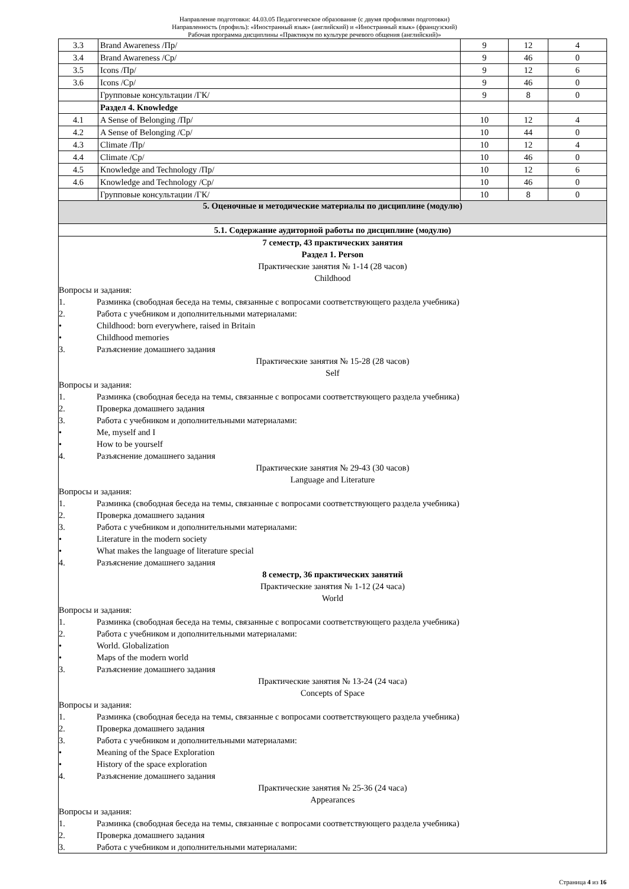Направление подготовки: 44.03.05 Педагогическое образование (с двумя профилями подготовки)
Направленность (профиль): «Иностранный язык» (английский) и «Иностранный язык» (французский)
Рабочая программа дисциплины «Практикум по культуре речевого общения (английский)»
| 3.3 | Brand Awareness /Пр/ | 9 | 12 | 4 |
| 3.4 | Brand Awareness /Ср/ | 9 | 46 | 0 |
| 3.5 | Icons /Пр/ | 9 | 12 | 6 |
| 3.6 | Icons /Ср/ | 9 | 46 | 0 |
| | Групповые консультации /ГК/ | 9 | 8 | 0 |
| | Раздел 4. Knowledge | | | |
| 4.1 | A Sense of Belonging /Пр/ | 10 | 12 | 4 |
| 4.2 | A Sense of Belonging /Ср/ | 10 | 44 | 0 |
| 4.3 | Climate /Пр/ | 10 | 12 | 4 |
| 4.4 | Climate /Ср/ | 10 | 46 | 0 |
| 4.5 | Knowledge and Technology /Пр/ | 10 | 12 | 6 |
| 4.6 | Knowledge and Technology /Ср/ | 10 | 46 | 0 |
| | Групповые консультации /ГК/ | 10 | 8 | 0 |
| 5. Оценочные и методические материалы по дисциплине (модулю) | | | | |
| 5.1. Содержание аудиторной работы по дисциплине (модулю) | | | | |
7 семестр, 43 практических занятия
Раздел 1. Person
Практические занятия № 1-14 (28 часов)
Childhood
Вопросы и задания:
1. Разминка (свободная беседа на темы, связанные с вопросами соответствующего раздела учебника)
2. Работа с учебником и дополнительными материалами:
• Childhood: born everywhere, raised in Britain
• Childhood memories
3. Разъяснение домашнего задания
Практические занятия № 15-28 (28 часов)
Self
Вопросы и задания:
1. Разминка (свободная беседа на темы, связанные с вопросами соответствующего раздела учебника)
2. Проверка домашнего задания
3. Работа с учебником и дополнительными материалами:
• Me, myself and I
• How to be yourself
4. Разъяснение домашнего задания
Практические занятия № 29-43 (30 часов)
Language and Literature
Вопросы и задания:
1. Разминка (свободная беседа на темы, связанные с вопросами соответствующего раздела учебника)
2. Проверка домашнего задания
3. Работа с учебником и дополнительными материалами:
• Literature in the modern society
• What makes the language of literature special
4. Разъяснение домашнего задания
8 семестр, 36 практических занятий
Практические занятия № 1-12 (24 часа)
World
Вопросы и задания:
1. Разминка (свободная беседа на темы, связанные с вопросами соответствующего раздела учебника)
2. Работа с учебником и дополнительными материалами:
• World. Globalization
• Maps of the modern world
3. Разъяснение домашнего задания
Практические занятия № 13-24 (24 часа)
Concepts of Space
Вопросы и задания:
1. Разминка (свободная беседа на темы, связанные с вопросами соответствующего раздела учебника)
2. Проверка домашнего задания
3. Работа с учебником и дополнительными материалами:
• Meaning of the Space Exploration
• History of the space exploration
4. Разъяснение домашнего задания
Практические занятия № 25-36 (24 часа)
Appearances
Вопросы и задания:
1. Разминка (свободная беседа на темы, связанные с вопросами соответствующего раздела учебника)
2. Проверка домашнего задания
3. Работа с учебником и дополнительными материалами:
Страница 4 из 16